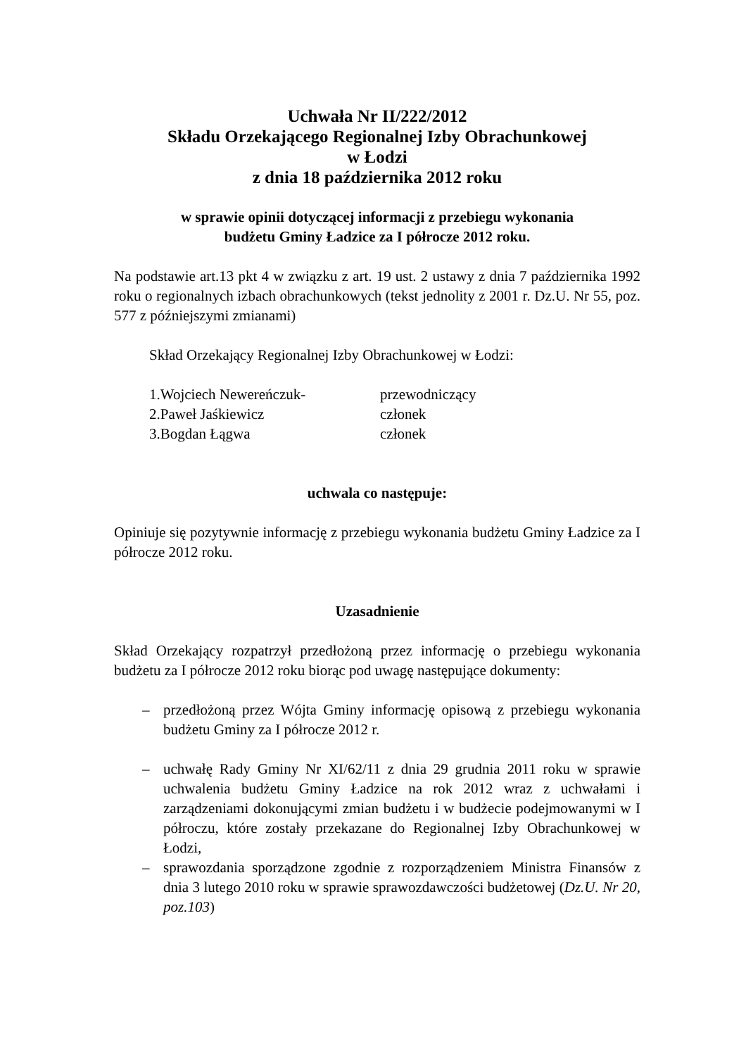Uchwała Nr II/222/2012
Składu Orzekającego Regionalnej Izby Obrachunkowej
w Łodzi
z dnia 18 października 2012 roku
w sprawie opinii dotyczącej informacji z przebiegu wykonania
budżetu Gminy Ładzice za I półrocze 2012 roku.
Na podstawie art.13 pkt 4 w związku z art. 19 ust. 2 ustawy z dnia 7 października 1992 roku o regionalnych izbach obrachunkowych (tekst jednolity z 2001 r. Dz.U. Nr 55, poz. 577 z późniejszymi zmianami)
Skład Orzekający Regionalnej Izby Obrachunkowej w Łodzi:
| 1.Wojciech Newereńczuk- | przewodniczący |
| 2.Paweł Jaśkiewicz | członek |
| 3.Bogdan Łągwa | członek |
uchwala co następuje:
Opiniuje się pozytywnie informację z przebiegu wykonania budżetu Gminy Ładzice za I półrocze 2012 roku.
Uzasadnienie
Skład Orzekający rozpatrzył przedłożoną przez informację o przebiegu wykonania budżetu za I półrocze 2012 roku biorąc pod uwagę następujące dokumenty:
– przedłożoną przez Wójta Gminy informację opisową z przebiegu wykonania budżetu Gminy za I półrocze 2012 r.
– uchwałę Rady Gminy Nr XI/62/11 z dnia 29 grudnia 2011 roku w sprawie uchwalenia budżetu Gminy Ładzice na rok 2012 wraz z uchwałami i zarządzeniami dokonującymi zmian budżetu i w budżecie podejmowanymi w I półroczu, które zostały przekazane do Regionalnej Izby Obrachunkowej w Łodzi,
– sprawozdania sporządzone zgodnie z rozporządzeniem Ministra Finansów z dnia 3 lutego 2010 roku w sprawie sprawozdawczości budżetowej (Dz.U. Nr 20, poz.103)